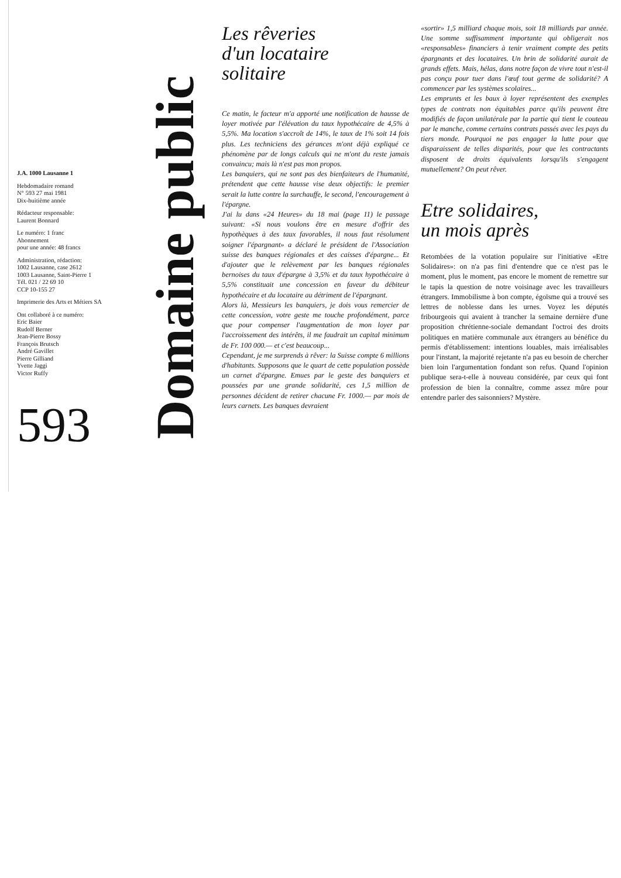J.A. 1000 Lausanne 1
Hebdomadaire romand
N° 593 27 mai 1981
Dix-huitième année
Rédacteur responsable:
Laurent Bonnard
Le numéro: 1 franc
Abonnement
pour une année: 48 francs
Administration, rédaction:
1002 Lausanne, case 2612
1003 Lausanne, Saint-Pierre 1
Tél. 021 / 22 69 10
CCP 10-155 27
Imprimerie des Arts et Métiers SA
Ont collaboré à ce numéro:
Eric Baier
Rudolf Berner
Jean-Pierre Bossy
François Brutsch
André Gavillet
Pierre Gilliand
Yvette Jaggi
Victor Ruffy
593
Domaine public
Les rêveries
d'un locataire
solitaire
Ce matin, le facteur m'a apporté une notification de hausse de loyer motivée par l'élévation du taux hypothécaire de 4,5% à 5,5%. Ma location s'accroît de 14%, le taux de 1% soit 14 fois plus. Les techniciens des gérances m'ont déjà expliqué ce phénomène par de longs calculs qui ne m'ont du reste jamais convaincu; mais là n'est pas mon propos.
Les banquiers, qui ne sont pas des bienfaiteurs de l'humanité, prétendent que cette hausse vise deux objectifs: le premier serait la lutte contre la surchauffe, le second, l'encouragement à l'épargne.
J'ai lu dans «24 Heures» du 18 mai (page 11) le passage suivant: «Si nous voulons être en mesure d'offrir des hypothèques à des taux favorables, il nous faut résolument soigner l'épargnant» a déclaré le président de l'Association suisse des banques régionales et des caisses d'épargne... Et d'ajouter que le relèvement par les banques régionales bernoises du taux d'épargne à 3,5% et du taux hypothécaire à 5,5% constituait une concession en faveur du débiteur hypothécaire et du locataire au détriment de l'épargnant.
Alors là, Messieurs les banquiers, je dois vous remercier de cette concession, votre geste me touche profondément, parce que pour compenser l'augmentation de mon loyer par l'accroissement des intérêts, il me faudrait un capital minimum de Fr. 100 000.— et c'est beaucoup...
Cependant, je me surprends à rêver: la Suisse compte 6 millions d'habitants. Supposons que le quart de cette population possède un carnet d'épargne. Emues par le geste des banquiers et poussées par une grande solidarité, ces 1,5 million de personnes décident de retirer chacune Fr. 1000.— par mois de leurs carnets. Les banques devraient
«sortir» 1,5 milliard chaque mois, soit 18 milliards par année. Une somme suffisamment importante qui obligerait nos «responsables» financiers à tenir vraiment compte des petits épargnants et des locataires. Un brin de solidarité aurait de grands effets. Mais, hélas, dans notre façon de vivre tout n'est-il pas conçu pour tuer dans l'œuf tout germe de solidarité? A commencer par les systèmes scolaires...
Les emprunts et les baux à loyer représentent des exemples types de contrats non équitables parce qu'ils peuvent être modifiés de façon unilatérale par la partie qui tient le couteau par le manche, comme certains contrats passés avec les pays du tiers monde. Pourquoi ne pas engager la lutte pour que disparaissent de telles disparités, pour que les contractants disposent de droits équivalents lorsqu'ils s'engagent mutuellement? On peut rêver.
Etre solidaires,
un mois après
Retombées de la votation populaire sur l'initiative «Etre Solidaires»: on n'a pas fini d'entendre que ce n'est pas le moment, plus le moment, pas encore le moment de remettre sur le tapis la question de notre voisinage avec les travailleurs étrangers. Immobilisme à bon compte, égoïsme qui a trouvé ses lettres de noblesse dans les urnes. Voyez les députés fribourgeois qui avaient à trancher la semaine dernière d'une proposition chrétienne-sociale demandant l'octroi des droits politiques en matière communale aux étrangers au bénéfice du permis d'établissement: intentions louables, mais irréalisables pour l'instant, la majorité rejetante n'a pas eu besoin de chercher bien loin l'argumentation fondant son refus. Quand l'opinion publique sera-t-elle à nouveau considérée, par ceux qui font profession de bien la connaître, comme assez mûre pour entendre parler des saisonniers? Mystère.